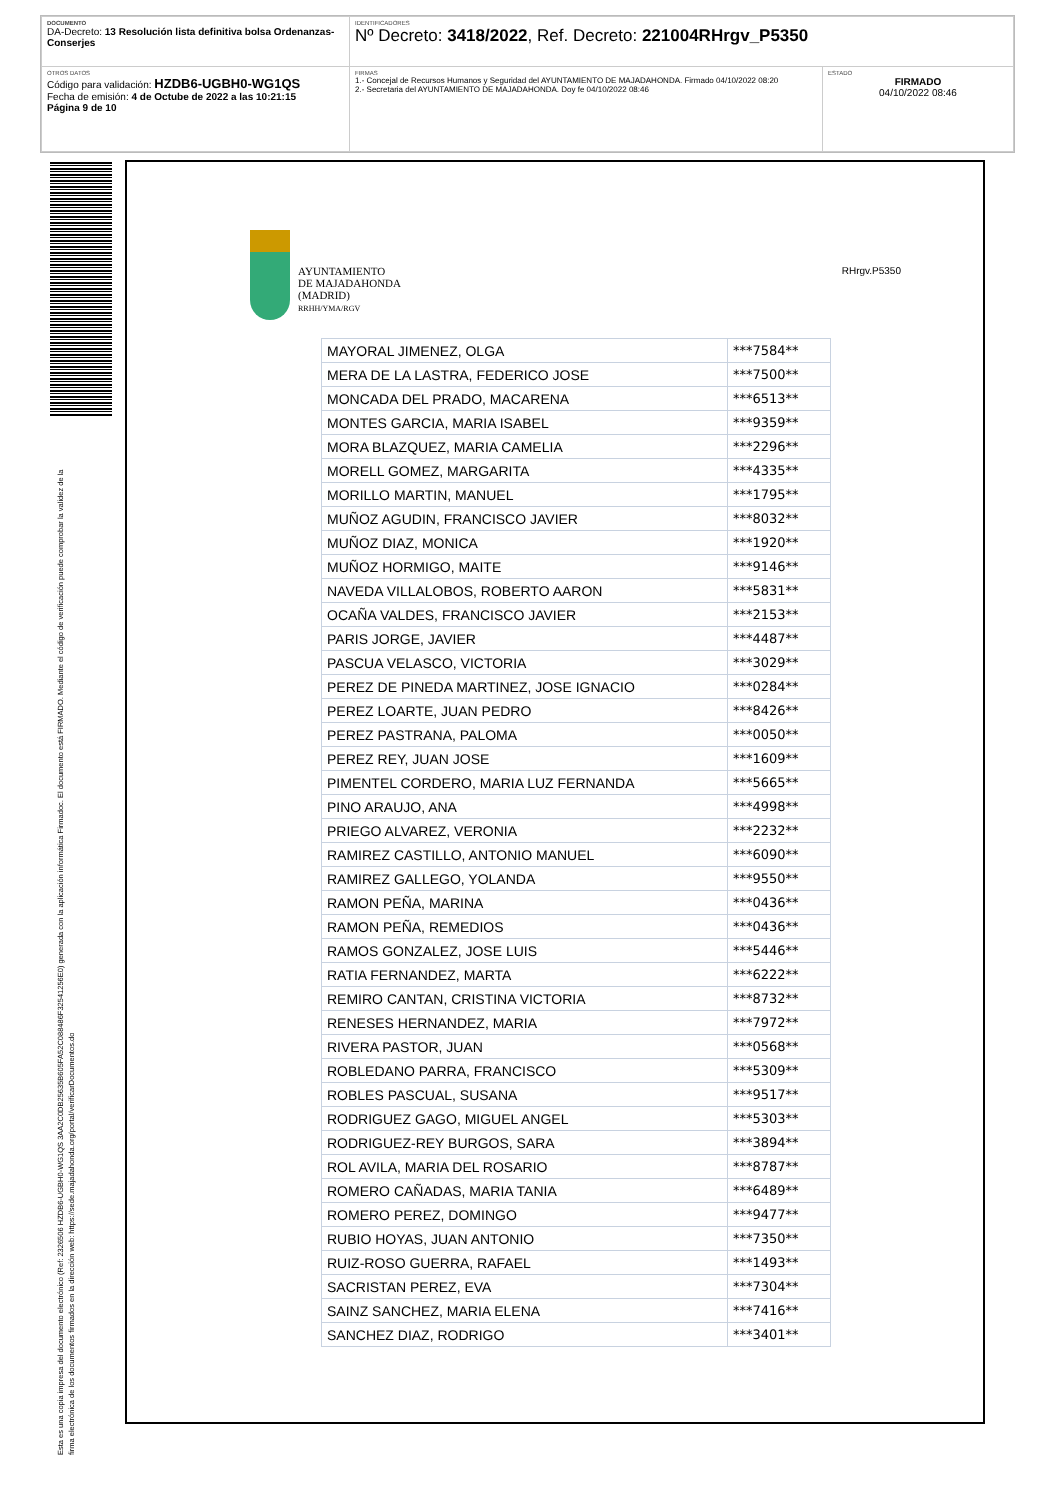| DOCUMENTO DA-Decreto: 13 Resolución lista definitiva bolsa Ordenanzas-Conserjes | IDENTIFICADORES Nº Decreto: 3418/2022 , Ref. Decreto: 221004RHrgv_P5350 | |
| OTROS DATOS Código para validación: HZDB6-UGBH0-WG1QS Fecha de emisión: 4 de Octube de 2022 a las 10:21:15 Página 9 de 10 | FIRMAS 1.- Concejal de Recursos Humanos y Seguridad del AYUNTAMIENTO DE MAJADAHONDA. Firmado 04/10/2022 08:20 2.- Secretaria del AYUNTAMIENTO DE MAJADAHONDA. Doy fe 04/10/2022 08:46 | ESTADO FIRMADO 04/10/2022 08:46 |
Esta es una copia impresa del documento electrónico (Ref: 2326506 HZDB6-UGBH0-WG1QS 3AA2C0DB25635B605FA52C088486F32541256E0) generada con la aplicación informática Firmadoc. El documento está FIRMADO. Mediante el código de verificación puede comprobar la validez de la firma electrónica de los documentos firmados en la dirección web: https://sede.majadahonda.org/portal/verificarDocumentos.do
AYUNTAMIENTO
DE MAJADAHONDA
(MADRID)
RRHH/YMA/RGV
RHrgv.P5350
| MAYORAL JIMENEZ, OLGA | ***7584** |
| MERA DE LA LASTRA, FEDERICO JOSE | ***7500** |
| MONCADA DEL PRADO, MACARENA | ***6513** |
| MONTES GARCIA, MARIA ISABEL | ***9359** |
| MORA BLAZQUEZ, MARIA CAMELIA | ***2296** |
| MORELL GOMEZ, MARGARITA | ***4335** |
| MORILLO MARTIN, MANUEL | ***1795** |
| MUÑOZ AGUDIN, FRANCISCO JAVIER | ***8032** |
| MUÑOZ DIAZ, MONICA | ***1920** |
| MUÑOZ HORMIGO, MAITE | ***9146** |
| NAVEDA VILLALOBOS, ROBERTO AARON | ***5831** |
| OCAÑA VALDES, FRANCISCO JAVIER | ***2153** |
| PARIS JORGE, JAVIER | ***4487** |
| PASCUA VELASCO, VICTORIA | ***3029** |
| PEREZ DE PINEDA MARTINEZ, JOSE IGNACIO | ***0284** |
| PEREZ LOARTE, JUAN PEDRO | ***8426** |
| PEREZ PASTRANA, PALOMA | ***0050** |
| PEREZ REY, JUAN JOSE | ***1609** |
| PIMENTEL CORDERO, MARIA LUZ FERNANDA | ***5665** |
| PINO ARAUJO, ANA | ***4998** |
| PRIEGO ALVAREZ, VERONIA | ***2232** |
| RAMIREZ CASTILLO, ANTONIO MANUEL | ***6090** |
| RAMIREZ GALLEGO, YOLANDA | ***9550** |
| RAMON PEÑA, MARINA | ***0436** |
| RAMON PEÑA, REMEDIOS | ***0436** |
| RAMOS GONZALEZ, JOSE LUIS | ***5446** |
| RATIA FERNANDEZ, MARTA | ***6222** |
| REMIRO CANTAN, CRISTINA VICTORIA | ***8732** |
| RENESES HERNANDEZ, MARIA | ***7972** |
| RIVERA PASTOR, JUAN | ***0568** |
| ROBLEDANO PARRA, FRANCISCO | ***5309** |
| ROBLES PASCUAL, SUSANA | ***9517** |
| RODRIGUEZ GAGO, MIGUEL ANGEL | ***5303** |
| RODRIGUEZ-REY BURGOS, SARA | ***3894** |
| ROL AVILA, MARIA DEL ROSARIO | ***8787** |
| ROMERO CAÑADAS, MARIA TANIA | ***6489** |
| ROMERO PEREZ, DOMINGO | ***9477** |
| RUBIO HOYAS, JUAN ANTONIO | ***7350** |
| RUIZ-ROSO GUERRA, RAFAEL | ***1493** |
| SACRISTAN PEREZ, EVA | ***7304** |
| SAINZ SANCHEZ, MARIA ELENA | ***7416** |
| SANCHEZ DIAZ, RODRIGO | ***3401** |